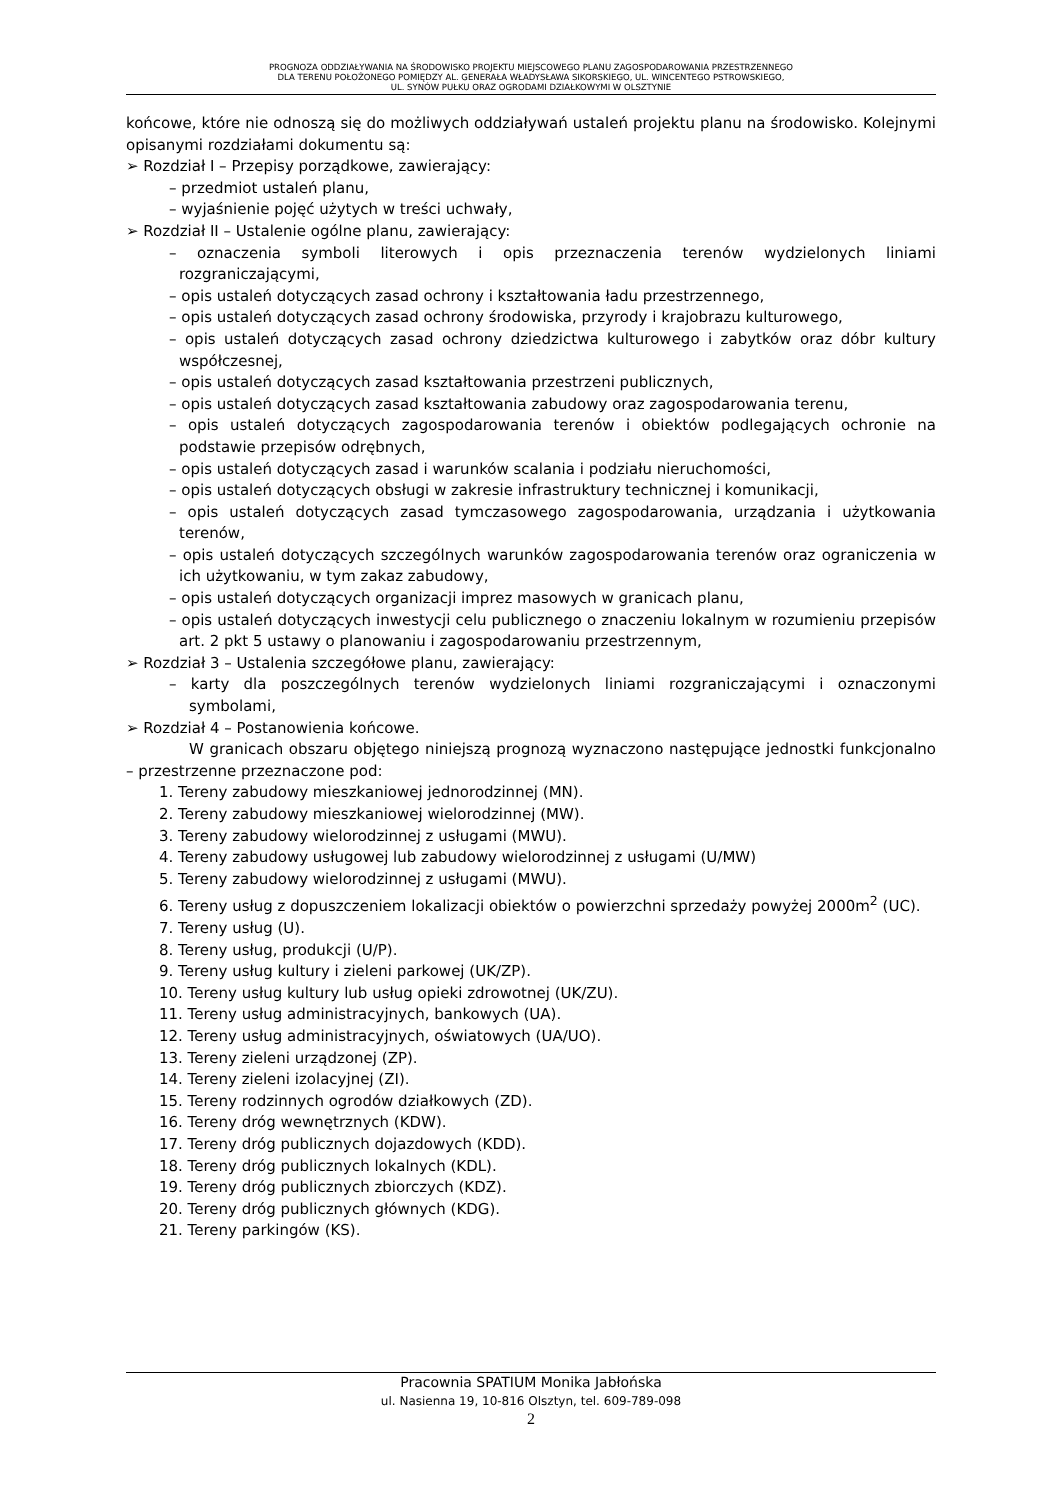PROGNOZA ODDZIAŁYWANIA NA ŚRODOWISKO PROJEKTU MIEJSCOWEGO PLANU ZAGOSPODAROWANIA PRZESTRZENNEGO
DLA TERENU POŁOŻONEGO POMIĘDZY AL. GENERAŁA WŁADYSŁAWA SIKORSKIEGO, UL. WINCENTEGO PSTROWSKIEGO,
UL. SYNÓW PUŁKU ORAZ OGRODAMI DZIAŁKOWYMI W OLSZTYNIE
końcowe, które nie odnoszą się do możliwych oddziaływań ustaleń projektu planu na środowisko. Kolejnymi opisanymi rozdziałami dokumentu są:
➢ Rozdział I – Przepisy porządkowe, zawierający:
– przedmiot ustaleń planu,
– wyjaśnienie pojęć użytych w treści uchwały,
➢ Rozdział II – Ustalenie ogólne planu, zawierający:
– oznaczenia symboli literowych i opis przeznaczenia terenów wydzielonych liniami rozgraniczającymi,
– opis ustaleń dotyczących zasad ochrony i kształtowania ładu przestrzennego,
– opis ustaleń dotyczących zasad ochrony środowiska, przyrody i krajobrazu kulturowego,
– opis ustaleń dotyczących zasad ochrony dziedzictwa kulturowego i zabytków oraz dóbr kultury współczesnej,
– opis ustaleń dotyczących zasad kształtowania przestrzeni publicznych,
– opis ustaleń dotyczących zasad kształtowania zabudowy oraz zagospodarowania terenu,
– opis ustaleń dotyczących zagospodarowania terenów i obiektów podlegających ochronie na podstawie przepisów odrębnych,
– opis ustaleń dotyczących zasad i warunków scalania i podziału nieruchomości,
– opis ustaleń dotyczących obsługi w zakresie infrastruktury technicznej i komunikacji,
– opis ustaleń dotyczących zasad tymczasowego zagospodarowania, urządzania i użytkowania terenów,
– opis ustaleń dotyczących szczególnych warunków zagospodarowania terenów oraz ograniczenia w ich użytkowaniu, w tym zakaz zabudowy,
– opis ustaleń dotyczących organizacji imprez masowych w granicach planu,
– opis ustaleń dotyczących inwestycji celu publicznego o znaczeniu lokalnym w rozumieniu przepisów art. 2 pkt 5 ustawy o planowaniu i zagospodarowaniu przestrzennym,
➢ Rozdział 3 – Ustalenia szczegółowe planu, zawierający:
– karty dla poszczególnych terenów wydzielonych liniami rozgraniczającymi i oznaczonymi symbolami,
➢ Rozdział 4 – Postanowienia końcowe.
W granicach obszaru objętego niniejszą prognozą wyznaczono następujące jednostki funkcjonalno – przestrzenne przeznaczone pod:
1. Tereny zabudowy mieszkaniowej jednorodzinnej (MN).
2. Tereny zabudowy mieszkaniowej wielorodzinnej (MW).
3. Tereny zabudowy wielorodzinnej z usługami (MWU).
4. Tereny zabudowy usługowej lub zabudowy wielorodzinnej z usługami (U/MW)
5. Tereny zabudowy wielorodzinnej z usługami (MWU).
6. Tereny usług z dopuszczeniem lokalizacji obiektów o powierzchni sprzedaży powyżej 2000m<sup>2</sup> (UC).
7. Tereny usług (U).
8. Tereny usług, produkcji (U/P).
9. Tereny usług kultury i zieleni parkowej (UK/ZP).
10. Tereny usług kultury lub usług opieki zdrowotnej (UK/ZU).
11. Tereny usług administracyjnych, bankowych (UA).
12. Tereny usług administracyjnych, oświatowych (UA/UO).
13. Tereny zieleni urządzonej (ZP).
14. Tereny zieleni izolacyjnej (ZI).
15. Tereny rodzinnych ogrodów działkowych (ZD).
16. Tereny dróg wewnętrznych (KDW).
17. Tereny dróg publicznych dojazdowych (KDD).
18. Tereny dróg publicznych lokalnych (KDL).
19. Tereny dróg publicznych zbiorczych (KDZ).
20. Tereny dróg publicznych głównych (KDG).
21. Tereny parkingów (KS).
Pracownia SPATIUM Monika Jabłońska
ul. Nasienna 19, 10-816 Olsztyn, tel. 609-789-098
2